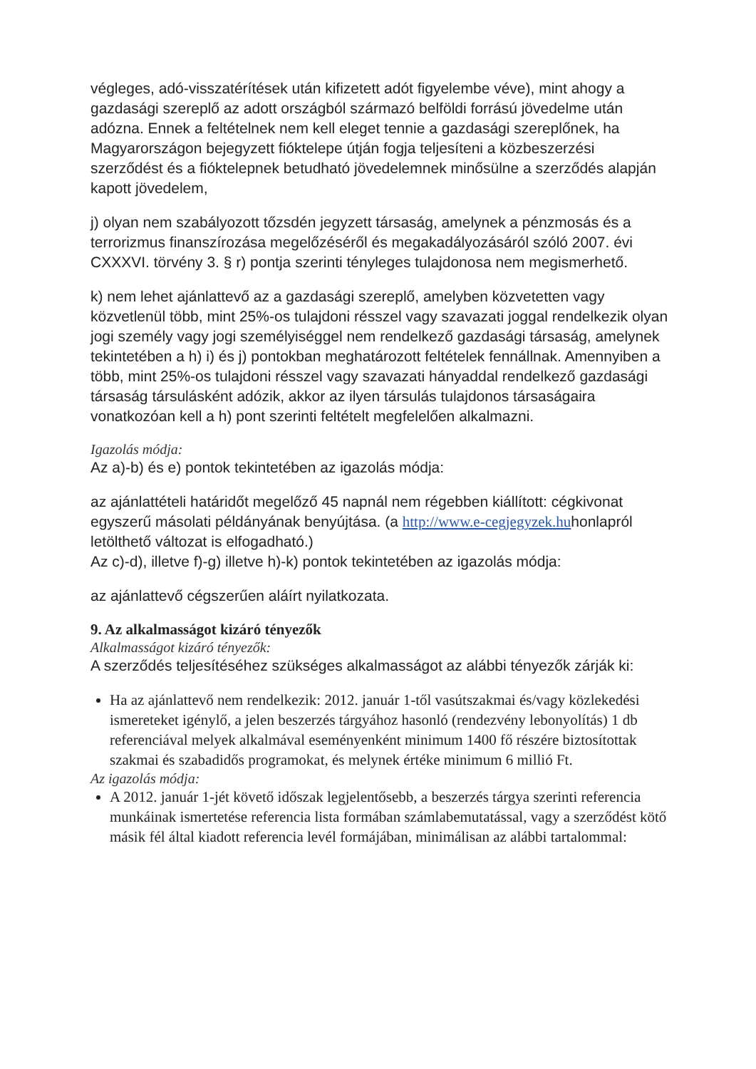végleges, adó-visszatérítések után kifizetett adót figyelembe véve), mint ahogy a gazdasági szereplő az adott országból származó belföldi forrású jövedelme után adózna. Ennek a feltételnek nem kell eleget tennie a gazdasági szereplőnek, ha Magyarországon bejegyzett fióktelepe útján fogja teljesíteni a közbeszerzési szerződést és a fióktelepnek betudható jövedelemnek minősülne a szerződés alapján kapott jövedelem,
j) olyan nem szabályozott tőzsdén jegyzett társaság, amelynek a pénzmosás és a terrorizmus finanszírozása megelőzéséről és megakadályozásáról szóló 2007. évi CXXXVI. törvény 3. § r) pontja szerinti tényleges tulajdonosa nem megismerhető.
k) nem lehet ajánlattevő az a gazdasági szereplő, amelyben közvetetten vagy közvetlenül több, mint 25%-os tulajdoni résszel vagy szavazati joggal rendelkezik olyan jogi személy vagy jogi személyiséggel nem rendelkező gazdasági társaság, amelynek tekintetében a h) i) és j) pontokban meghatározott feltételek fennállnak. Amennyiben a több, mint 25%-os tulajdoni résszel vagy szavazati hányaddal rendelkező gazdasági társaság társulásként adózik, akkor az ilyen társulás tulajdonos társaságaira vonatkozóan kell a h) pont szerinti feltételt megfelelően alkalmazni.
Igazolás módja:
Az a)-b) és e) pontok tekintetében az igazolás módja:
az ajánlattételi határidőt megelőző 45 napnál nem régebben kiállított: cégkivonat egyszerű másolati példányának benyújtása. (a http://www.e-cegjegyzek.huhonlapról letölthető változat is elfogadható.)
Az c)-d), illetve f)-g) illetve h)-k) pontok tekintetében az igazolás módja:
az ajánlattevő cégszerűen aláírt nyilatkozata.
9. Az alkalmasságot kizáró tényezők
Alkalmasságot kizáró tényezők:
A szerződés teljesítéséhez szükséges alkalmasságot az alábbi tényezők zárják ki:
Ha az ajánlattevő nem rendelkezik: 2012. január 1-től vasútszakmai és/vagy közlekedési ismereteket igénylő, a jelen beszerzés tárgyához hasonló (rendezvény lebonyolítás) 1 db referenciával melyek alkalmával eseményenként minimum 1400 fő részére biztosítottak szakmai és szabadidős programokat, és melynek értéke minimum 6 millió Ft.
Az igazolás módja:
A 2012. január 1-jét követő időszak legjelentősebb, a beszerzés tárgya szerinti referencia munkáinak ismertetése referencia lista formában számlabemutatással, vagy a szerződést kötő másik fél által kiadott referencia levél formájában, minimálisan az alábbi tartalommal: